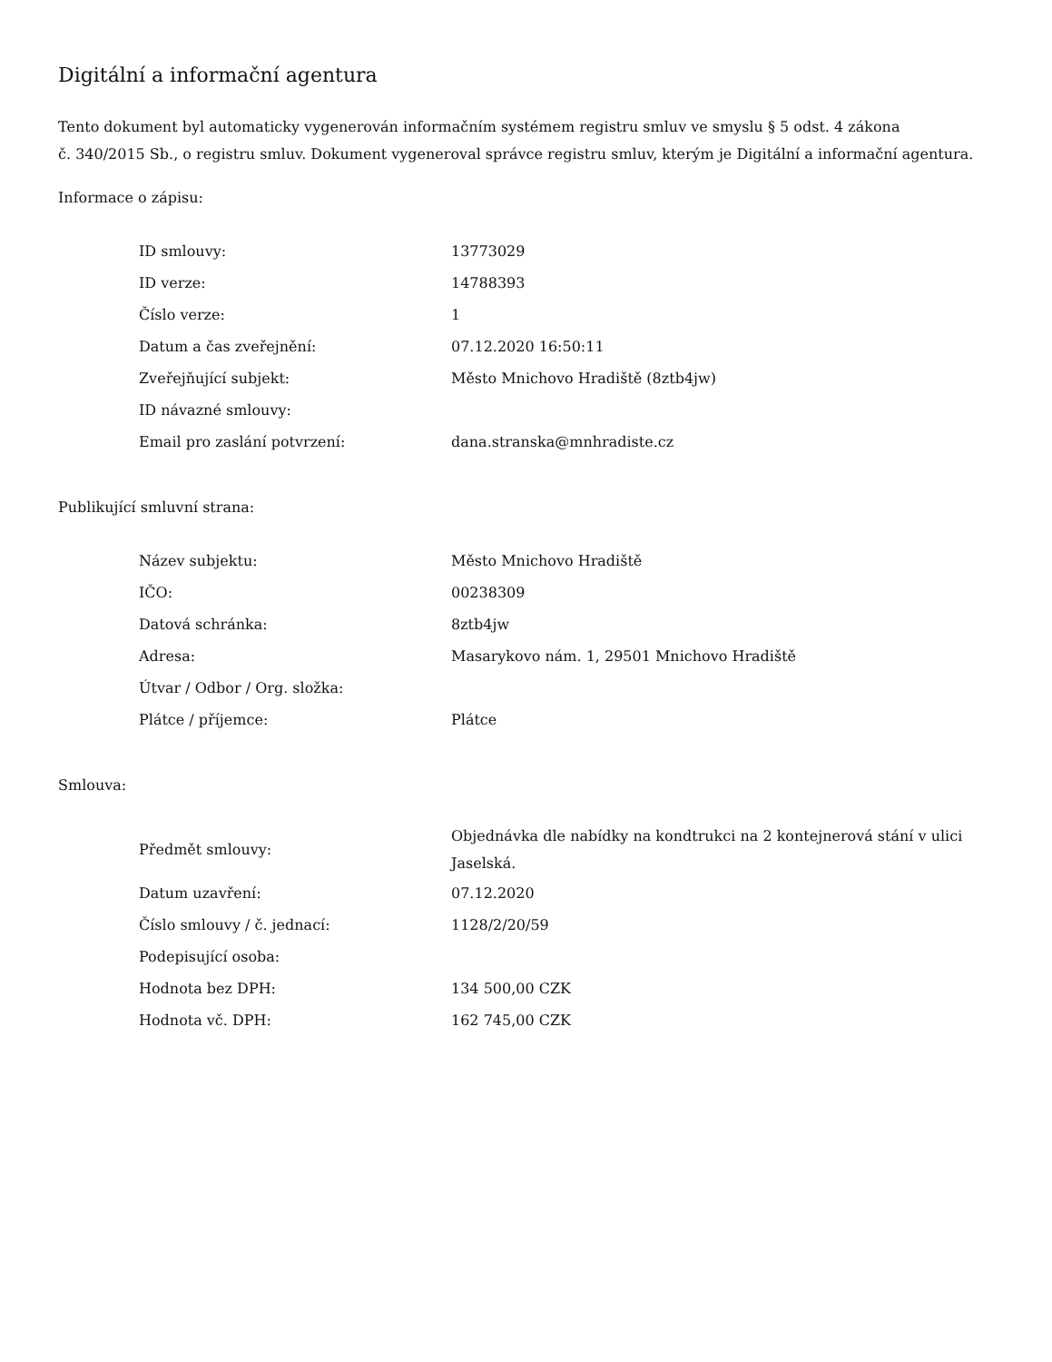Digitální a informační agentura
Tento dokument byl automaticky vygenerován informačním systémem registru smluv ve smyslu § 5 odst. 4 zákona
č. 340/2015 Sb., o registru smluv. Dokument vygeneroval správce registru smluv, kterým je Digitální a informační agentura.
Informace o zápisu:
| ID smlouvy: | 13773029 |
| ID verze: | 14788393 |
| Číslo verze: | 1 |
| Datum a čas zveřejnění: | 07.12.2020 16:50:11 |
| Zveřejňující subjekt: | Město Mnichovo Hradiště (8ztb4jw) |
| ID návazné smlouvy: | |
| Email pro zaslání potvrzení: | dana.stranska@mnhradiste.cz |
Publikující smluvní strana:
| Název subjektu: | Město Mnichovo Hradiště |
| IČO: | 00238309 |
| Datová schránka: | 8ztb4jw |
| Adresa: | Masarykovo nám. 1, 29501 Mnichovo Hradiště |
| Útvar / Odbor / Org. složka: | |
| Plátce / příjemce: | Plátce |
Smlouva:
| Předmět smlouvy: | Objednávka dle nabídky na kondtrukci na 2 kontejnerová stání v ulici Jaselská. |
| Datum uzavření: | 07.12.2020 |
| Číslo smlouvy / č. jednací: | 1128/2/20/59 |
| Podepisující osoba: | |
| Hodnota bez DPH: | 134 500,00 CZK |
| Hodnota vč. DPH: | 162 745,00 CZK |